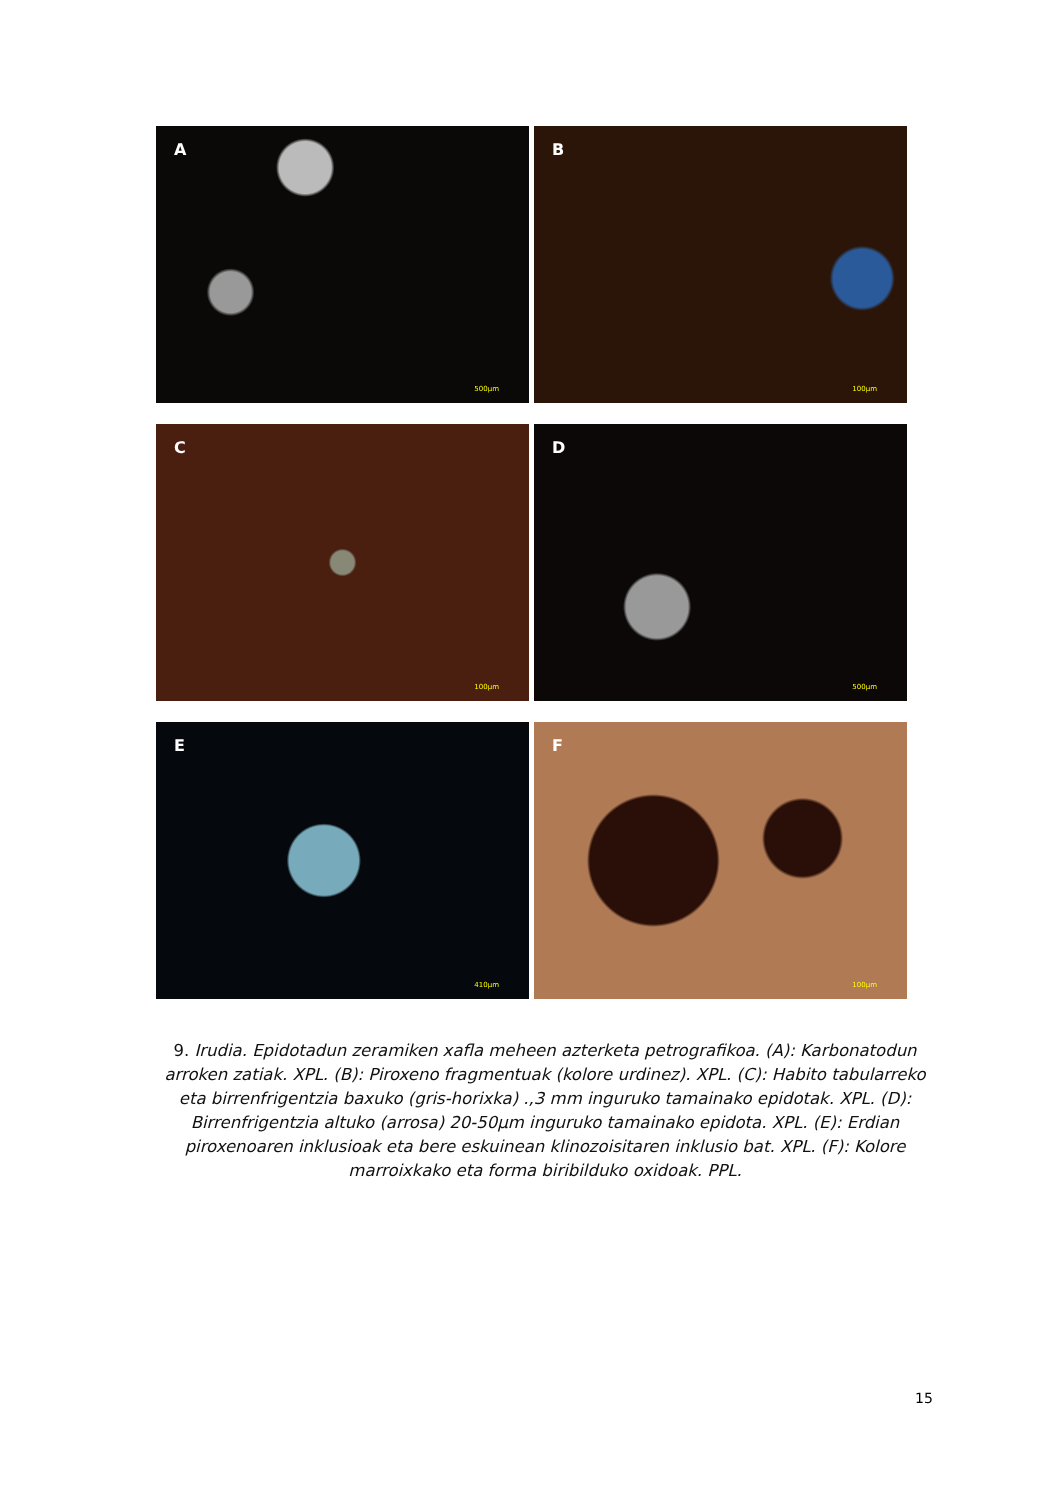A
500µm
B
100µm
C
100µm
D
500µm
E
410µm
F
100µm
9. Irudia. Epidotadun zeramiken xafla meheen azterketa petrografikoa. (A): Karbonatodun arroken zatiak. XPL. (B): Piroxeno fragmentuak (kolore urdinez). XPL. (C): Habito tabularreko eta birrenfrigentzia baxuko (gris-horixka) .,3 mm inguruko tamainako epidotak. XPL. (D): Birrenfrigentzia altuko (arrosa) 20-50µm inguruko tamainako epidota. XPL. (E): Erdian piroxenoaren inklusioak eta bere eskuinean klinozoisitaren inklusio bat. XPL. (F): Kolore marroixkako eta forma biribilduko oxidoak. PPL.
15